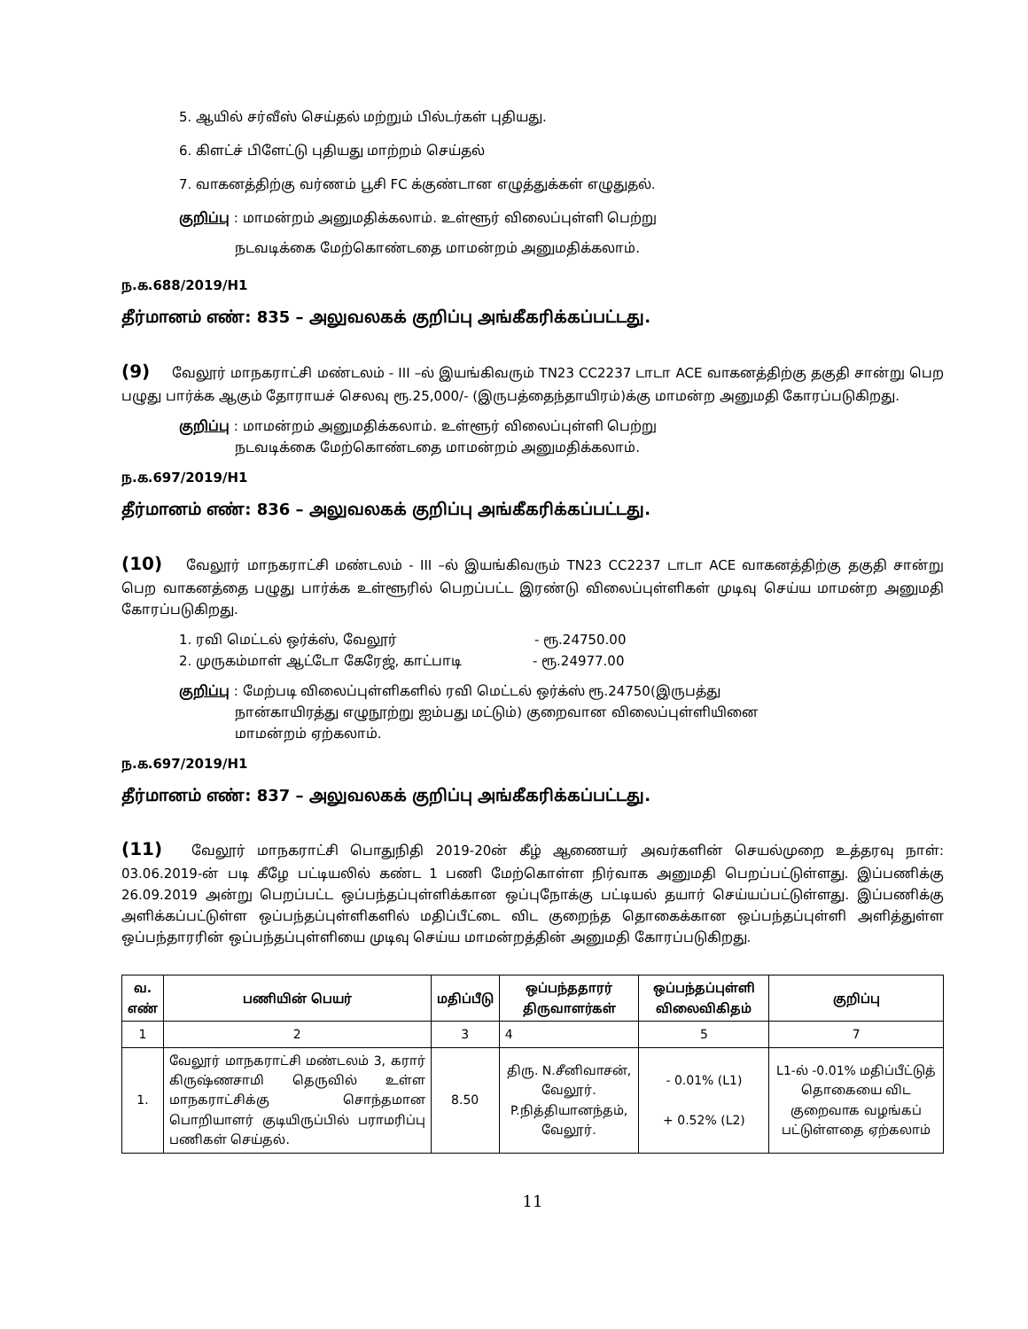5. ஆயில் சர்வீஸ் செய்தல் மற்றும் பில்டர்கள் புதியது.
6. கிளட்ச் பிளேட்டு புதியது மாற்றம் செய்தல்
7. வாகனத்திற்கு வர்ணம் பூசி FC க்குண்டான எழுத்துக்கள் எழுதுதல்.
குறிப்பு : மாமன்றம் அனுமதிக்கலாம். உள்ளூர் விலைப்புள்ளி பெற்று
நடவடிக்கை மேற்கொண்டதை மாமன்றம் அனுமதிக்கலாம்.
ந.க.688/2019/H1
தீர்மானம் எண்: 835 – அலுவலகக் குறிப்பு அங்கீகரிக்கப்பட்டது.
(9) வேலூர் மாநகராட்சி மண்டலம் - III –ல் இயங்கிவரும் TN23 CC2237 டாடா ACE வாகனத்திற்கு தகுதி சான்று பெற பழுது பார்க்க ஆகும் தோராயச் செலவு ரூ.25,000/- (இருபத்தைந்தாயிரம்)க்கு மாமன்ற அனுமதி கோரப்படுகிறது.
குறிப்பு : மாமன்றம் அனுமதிக்கலாம். உள்ளூர் விலைப்புள்ளி பெற்று
நடவடிக்கை மேற்கொண்டதை மாமன்றம் அனுமதிக்கலாம்.
ந.க.697/2019/H1
தீர்மானம் எண்: 836 – அலுவலகக் குறிப்பு அங்கீகரிக்கப்பட்டது.
(10) வேலூர் மாநகராட்சி மண்டலம் - III –ல் இயங்கிவரும் TN23 CC2237 டாடா ACE வாகனத்திற்கு தகுதி சான்று பெற வாகனத்தை பழுது பார்க்க உள்ளூரில் பெறப்பட்ட இரண்டு விலைப்புள்ளிகள் முடிவு செய்ய மாமன்ற அனுமதி கோரப்படுகிறது.
1. ரவி மெட்டல் ஒர்க்ஸ், வேலூர் - ரூ.24750.00
2. முருகம்மாள் ஆட்டோ கேரேஜ், காட்பாடி - ரூ.24977.00
குறிப்பு : மேற்படி விலைப்புள்ளிகளில் ரவி மெட்டல் ஒர்க்ஸ் ரூ.24750(இருபத்து
நான்காயிரத்து எழுநூற்று ஐம்பது மட்டும்) குறைவான விலைப்புள்ளியினை
மாமன்றம் ஏற்கலாம்.
ந.க.697/2019/H1
தீர்மானம் எண்: 837 – அலுவலகக் குறிப்பு அங்கீகரிக்கப்பட்டது.
(11) வேலூர் மாநகராட்சி பொதுநிதி 2019-20ன் கீழ் ஆணையர் அவர்களின் செயல்முறை உத்தரவு நாள்: 03.06.2019-ன் படி கீழே பட்டியலில் கண்ட 1 பணி மேற்கொள்ள நிர்வாக அனுமதி பெறப்பட்டுள்ளது. இப்பணிக்கு 26.09.2019 அன்று பெறப்பட்ட ஒப்பந்தப்புள்ளிக்கான ஒப்புநோக்கு பட்டியல் தயார் செய்யப்பட்டுள்ளது. இப்பணிக்கு அளிக்கப்பட்டுள்ள ஒப்பந்தப்புள்ளிகளில் மதிப்பீட்டை விட குறைந்த தொகைக்கான ஒப்பந்தப்புள்ளி அளித்துள்ள ஒப்பந்தாரரின் ஒப்பந்தப்புள்ளியை முடிவு செய்ய மாமன்றத்தின் அனுமதி கோரப்படுகிறது.
| வ. எண் | பணியின் பெயர் | மதிப்பீடு | ஒப்பந்ததாரர் திருவாளர்கள் | ஒப்பந்தப்புள்ளி விலைவிகிதம் | குறிப்பு |
| --- | --- | --- | --- | --- | --- |
| 1 | 2 | 3 | 4 | 5 | 7 |
| 1. | வேலூர் மாநகராட்சி மண்டலம் 3, கரார் கிருஷ்ணசாமி தெருவில் உள்ள மாநகராட்சிக்கு சொந்தமான பொறியாளர் குடியிருப்பில் பராமரிப்பு பணிகள் செய்தல். | 8.50 | திரு. N.சீனிவாசன், வேலூர். P.நித்தியானந்தம், வேலூர். | - 0.01% (L1) + 0.52% (L2) | L1-ல் -0.01% மதிப்பீட்டுத் தொகையை விட குறைவாக வழங்கப் பட்டுள்ளதை ஏற்கலாம் |
11